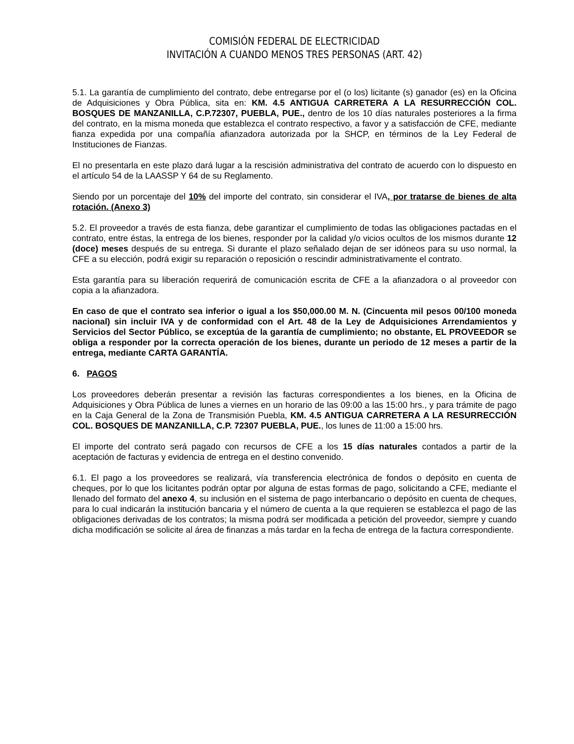COMISIÓN FEDERAL DE ELECTRICIDAD
INVITACIÓN A CUANDO MENOS TRES PERSONAS (ART. 42)
5.1. La garantía de cumplimiento del contrato, debe entregarse por el (o los) licitante (s) ganador (es) en la Oficina de Adquisiciones y Obra Pública, sita en: KM. 4.5 ANTIGUA CARRETERA A LA RESURRECCIÓN COL. BOSQUES DE MANZANILLA, C.P.72307, PUEBLA, PUE., dentro de los 10 días naturales posteriores a la firma del contrato, en la misma moneda que establezca el contrato respectivo, a favor y a satisfacción de CFE, mediante fianza expedida por una compañía afianzadora autorizada por la SHCP, en términos de la Ley Federal de Instituciones de Fianzas.
El no presentarla en este plazo dará lugar a la rescisión administrativa del contrato de acuerdo con lo dispuesto en el artículo 54 de la LAASSP Y 64 de su Reglamento.
Siendo por un porcentaje del 10% del importe del contrato, sin considerar el IVA, por tratarse de bienes de alta rotación. (Anexo 3)
5.2. El proveedor a través de esta fianza, debe garantizar el cumplimiento de todas las obligaciones pactadas en el contrato, entre éstas, la entrega de los bienes, responder por la calidad y/o vicios ocultos de los mismos durante 12 (doce) meses después de su entrega. Si durante el plazo señalado dejan de ser idóneos para su uso normal, la CFE a su elección, podrá exigir su reparación o reposición o rescindir administrativamente el contrato.
Esta garantía para su liberación requerirá de comunicación escrita de CFE a la afianzadora o al proveedor con copia a la afianzadora.
En caso de que el contrato sea inferior o igual a los $50,000.00 M. N. (Cincuenta mil pesos 00/100 moneda nacional) sin incluir IVA y de conformidad con el Art. 48 de la Ley de Adquisiciones Arrendamientos y Servicios del Sector Público, se exceptúa de la garantía de cumplimiento; no obstante, EL PROVEEDOR se obliga a responder por la correcta operación de los bienes, durante un periodo de 12 meses a partir de la entrega, mediante CARTA GARANTÍA.
6. PAGOS
Los proveedores deberán presentar a revisión las facturas correspondientes a los bienes, en la Oficina de Adquisiciones y Obra Pública de lunes a viernes en un horario de las 09:00 a las 15:00 hrs., y para trámite de pago en la Caja General de la Zona de Transmisión Puebla, KM. 4.5 ANTIGUA CARRETERA A LA RESURRECCIÓN COL. BOSQUES DE MANZANILLA, C.P. 72307 PUEBLA, PUE., los lunes de 11:00 a 15:00 hrs.
El importe del contrato será pagado con recursos de CFE a los 15 días naturales contados a partir de la aceptación de facturas y evidencia de entrega en el destino convenido.
6.1. El pago a los proveedores se realizará, vía transferencia electrónica de fondos o depósito en cuenta de cheques, por lo que los licitantes podrán optar por alguna de estas formas de pago, solicitando a CFE, mediante el llenado del formato del anexo 4, su inclusión en el sistema de pago interbancario o depósito en cuenta de cheques, para lo cual indicarán la institución bancaria y el número de cuenta a la que requieren se establezca el pago de las obligaciones derivadas de los contratos; la misma podrá ser modificada a petición del proveedor, siempre y cuando dicha modificación se solicite al área de finanzas a más tardar en la fecha de entrega de la factura correspondiente.